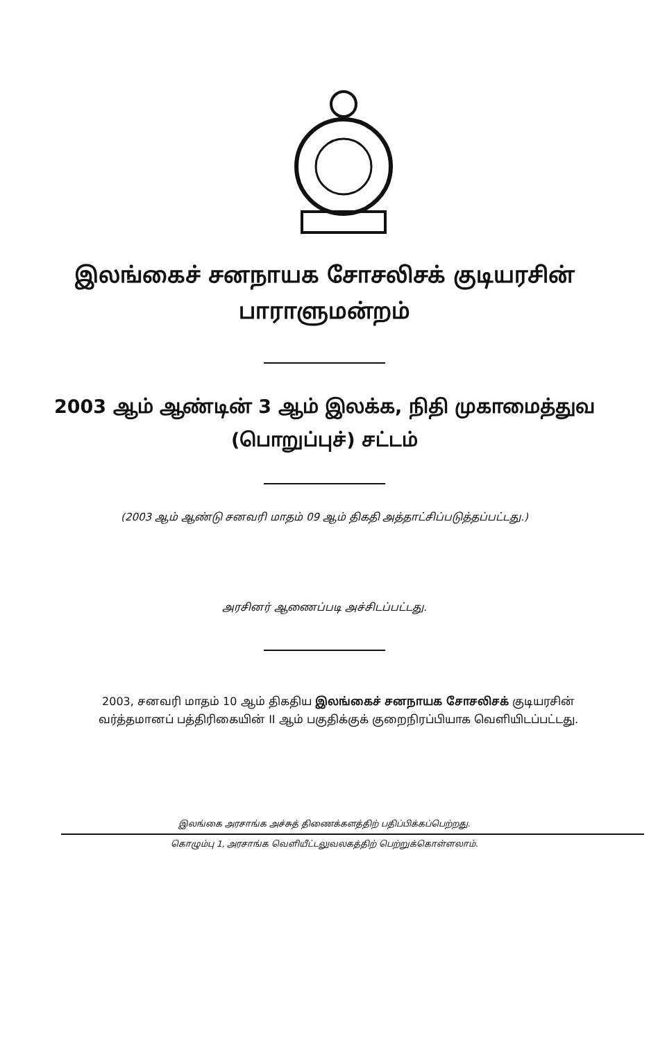இலங்கைச் சனநாயக சோசலிசக் குடியரசின்
பாராளுமன்றம்
2003 ஆம் ஆண்டின் 3 ஆம் இலக்க, நிதி முகாமைத்துவ
(பொறுப்புச்) சட்டம்
(2003 ஆம் ஆண்டு சனவரி மாதம் 09 ஆம் திகதி அத்தாட்சிப்படுத்தப்பட்டது.)
அரசினர் ஆணைப்படி அச்சிடப்பட்டது.
2003, சனவரி மாதம் 10 ஆம் திகதிய இலங்கைச் சனநாயக சோசலிசக் குடியரசின் வர்த்தமானப் பத்திரிகையின் II ஆம் பகுதிக்குக் குறைநிரப்பியாக வெளியிடப்பட்டது.
இலங்கை அரசாங்க அச்சுத் திணைக்களத்திற் பதிப்பிக்கப்பெற்றது.
கொழும்பு 1, அரசாங்க வெளியீட்டலுவலகத்திற் பெற்றுக்கொள்ளலாம்.